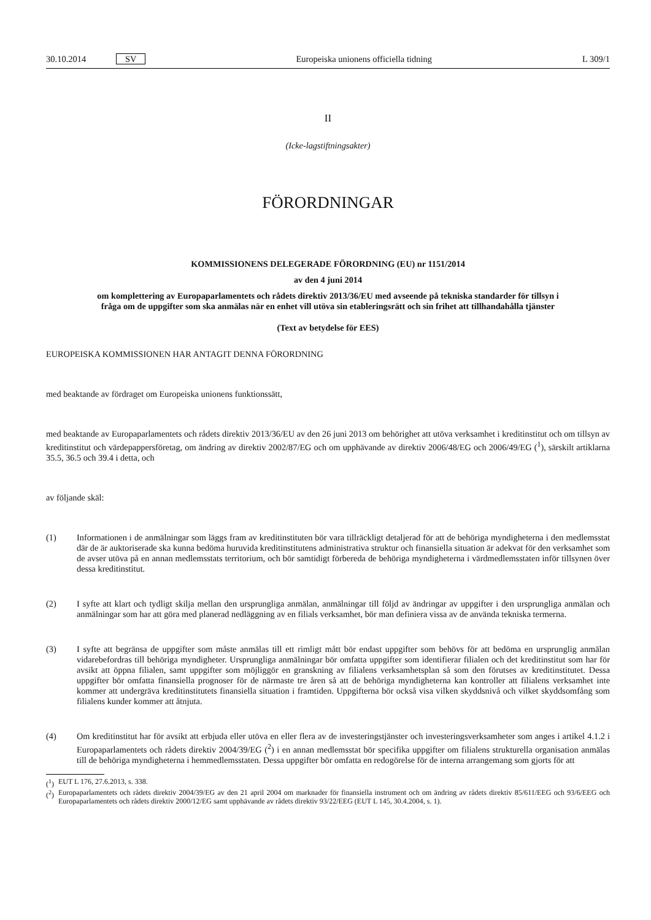30.10.2014 SV Europeiska unionens officiella tidning L 309/1
II
(Icke-lagstiftningsakter)
FÖRORDNINGAR
KOMMISSIONENS DELEGERADE FÖRORDNING (EU) nr 1151/2014
av den 4 juni 2014
om komplettering av Europaparlamentets och rådets direktiv 2013/36/EU med avseende på tekniska standarder för tillsyn i fråga om de uppgifter som ska anmälas när en enhet vill utöva sin etableringsrätt och sin frihet att tillhandahålla tjänster
(Text av betydelse för EES)
EUROPEISKA KOMMISSIONEN HAR ANTAGIT DENNA FÖRORDNING
med beaktande av fördraget om Europeiska unionens funktionssätt,
med beaktande av Europaparlamentets och rådets direktiv 2013/36/EU av den 26 juni 2013 om behörighet att utöva verksamhet i kreditinstitut och om tillsyn av kreditinstitut och värdepappersföretag, om ändring av direktiv 2002/87/EG och om upphävande av direktiv 2006/48/EG och 2006/49/EG (<sup>1</sup>), särskilt artiklarna 35.5, 36.5 och 39.4 i detta, och
av följande skäl:
(1) Informationen i de anmälningar som läggs fram av kreditinstituten bör vara tillräckligt detaljerad för att de behöriga myndigheterna i den medlemsstat där de är auktoriserade ska kunna bedöma huruvida kreditinstitutens administrativa struktur och finansiella situation är adekvat för den verksamhet som de avser utöva på en annan medlemsstats territorium, och bör samtidigt förbereda de behöriga myndigheterna i värdmedlemsstaten inför tillsynen över dessa kreditinstitut.
(2) I syfte att klart och tydligt skilja mellan den ursprungliga anmälan, anmälningar till följd av ändringar av uppgifter i den ursprungliga anmälan och anmälningar som har att göra med planerad nedläggning av en filials verksamhet, bör man definiera vissa av de använda tekniska termerna.
(3) I syfte att begränsa de uppgifter som måste anmälas till ett rimligt mått bör endast uppgifter som behövs för att bedöma en ursprunglig anmälan vidarebefordras till behöriga myndigheter. Ursprungliga anmälningar bör omfatta uppgifter som identifierar filialen och det kreditinstitut som har för avsikt att öppna filialen, samt uppgifter som möjliggör en granskning av filialens verksamhetsplan så som den förutses av kreditinstitutet. Dessa uppgifter bör omfatta finansiella prognoser för de närmaste tre åren så att de behöriga myndigheterna kan kontroller att filialens verksamhet inte kommer att undergräva kreditinstitutets finansiella situation i framtiden. Uppgifterna bör också visa vilken skyddsnivå och vilket skyddsomfång som filialens kunder kommer att åtnjuta.
(4) Om kreditinstitut har för avsikt att erbjuda eller utöva en eller flera av de investeringstjänster och investeringsverksamheter som anges i artikel 4.1.2 i Europaparlamentets och rådets direktiv 2004/39/EG (<sup>2</sup>) i en annan medlemsstat bör specifika uppgifter om filialens strukturella organisation anmälas till de behöriga myndigheterna i hemmedlemsstaten. Dessa uppgifter bör omfatta en redogörelse för de interna arrangemang som gjorts för att
(<sup>1</sup>) EUT L 176, 27.6.2013, s. 338.
(<sup>2</sup>)
Europaparlamentets och rådets direktiv 2004/39/EG av den 21 april 2004 om marknader för finansiella instrument och om ändring av rådets direktiv 85/611/EEG och 93/6/EEG och Europaparlamentets och rådets direktiv 2000/12/EG samt upphävande av rådets direktiv 93/22/EEG (EUT L 145, 30.4.2004, s. 1).